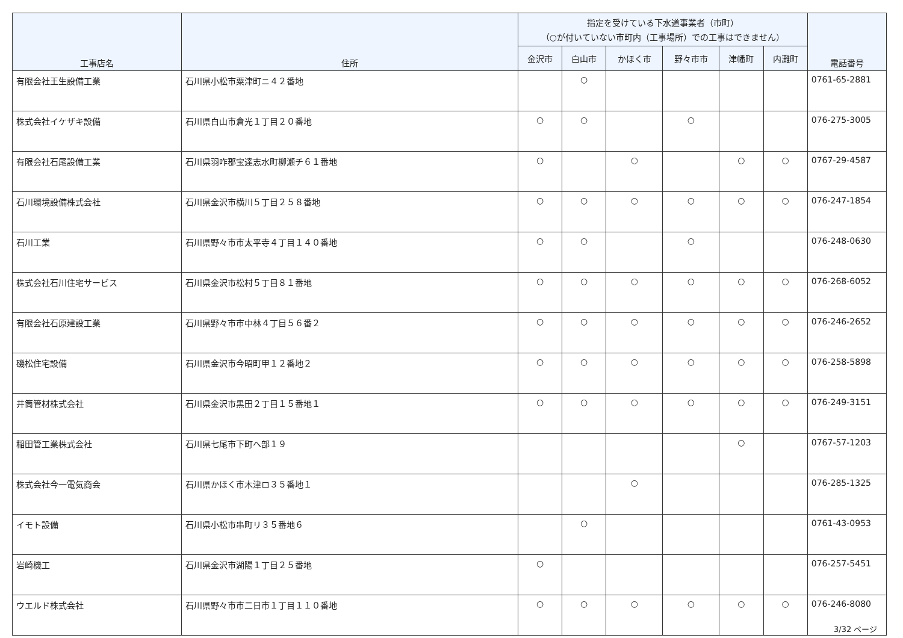| 工事店名 | 住所 | 指定を受けている下水道事業者（市町） （○が付いていない市町内（工事場所）での工事はできません） | | | | | | 電話番号 |
| --- | --- | --- | --- | --- | --- | --- | --- | --- |
| | | 金沢市 | 白山市 | かほく市 | 野々市市 | 津幡町 | 内灘町 | |
| 有限会社王生設備工業 | 石川県小松市粟津町ニ４２番地 | | ○ | | | | | 0761-65-2881 |
| 株式会社イケザキ設備 | 石川県白山市倉光１丁目２０番地 | ○ | ○ | | ○ | | | 076-275-3005 |
| 有限会社石尾設備工業 | 石川県羽咋郡宝達志水町柳瀬チ６１番地 | ○ | | ○ | | ○ | ○ | 0767-29-4587 |
| 石川環境設備株式会社 | 石川県金沢市横川５丁目２５８番地 | ○ | ○ | ○ | ○ | ○ | ○ | 076-247-1854 |
| 石川工業 | 石川県野々市市太平寺４丁目１４０番地 | ○ | ○ | | ○ | | | 076-248-0630 |
| 株式会社石川住宅サービス | 石川県金沢市松村５丁目８１番地 | ○ | ○ | ○ | ○ | ○ | ○ | 076-268-6052 |
| 有限会社石原建設工業 | 石川県野々市市中林４丁目５６番２ | ○ | ○ | ○ | ○ | ○ | ○ | 076-246-2652 |
| 磯松住宅設備 | 石川県金沢市今昭町甲１２番地２ | ○ | ○ | ○ | ○ | ○ | ○ | 076-258-5898 |
| 井筒管材株式会社 | 石川県金沢市黒田２丁目１５番地１ | ○ | ○ | ○ | ○ | ○ | ○ | 076-249-3151 |
| 稲田管工業株式会社 | 石川県七尾市下町へ部１９ | | | | | ○ | | 0767-57-1203 |
| 株式会社今一電気商会 | 石川県かほく市木津ロ３５番地１ | | | ○ | | | | 076-285-1325 |
| イモト設備 | 石川県小松市串町リ３５番地６ | | ○ | | | | | 0761-43-0953 |
| 岩崎機工 | 石川県金沢市湖陽１丁目２５番地 | ○ | | | | | | 076-257-5451 |
| ウエルド株式会社 | 石川県野々市市二日市１丁目１１０番地 | ○ | ○ | ○ | ○ | ○ | ○ | 076-246-8080 |
3/32 ページ